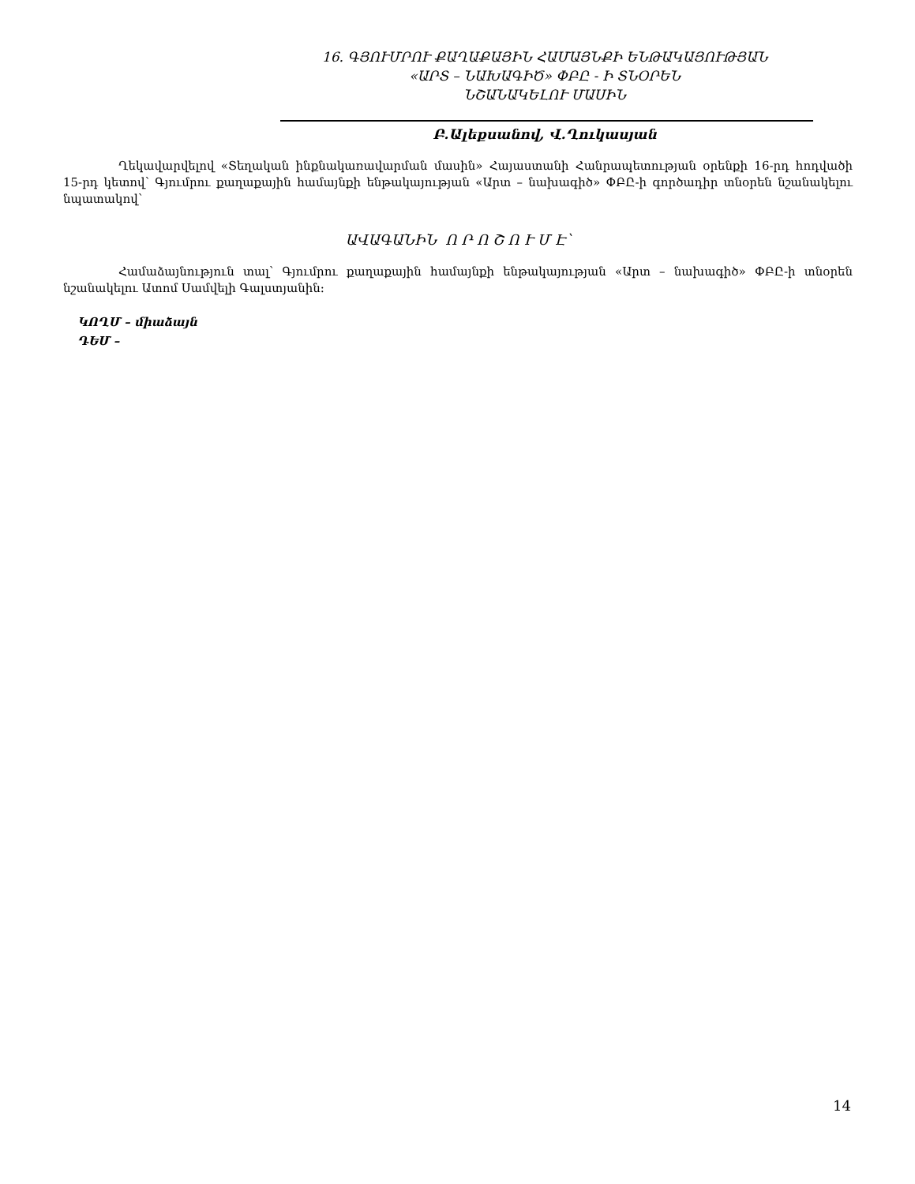16. ԳՅՈՒՄՐՈՒ ՔԱՂԱՔԱՅԻՆ ՀԱՄԱՅՆՔԻ ԵՆԹԱԿԱՅՈՒԹՅԱՆ
«ԱՐՏ – ՆԱԽԱԳԻԾ» ՓԲԸ - Ի ՏՆՕՐԵՆ
ՆՇԱՆԱԿԵԼՈՒ ՄԱՍԻՆ
Բ.Ալեքսանով, Վ.Ղուկասյան
Ղեկավարվելով «Տեղական ինքնակառավարման մասին» Հայաստանի Հանրապետության օրենքի 16-րդ հոդվածի 15-րդ կետով՝ Գյումրու քաղաքային համայնքի ենթակայության «Արտ – նախագիծ» ՓԲԸ-ի գործադիր տնօրեն նշանակելու նպատակով՝
ԱՎԱԳԱՆԻՆ Ո Ր Ո Շ Ո Ւ Մ Է՝
Համաձայնություն տալ՝ Գյումրու քաղաքային համայնքի ենթակայության «Արտ – նախագիծ» ՓԲԸ-ի տնօրեն նշանակելու Ատոմ Սամվելի Գալստյանին:
ԿՈՂՄ – միաձայն
ԴԵՄ –
14